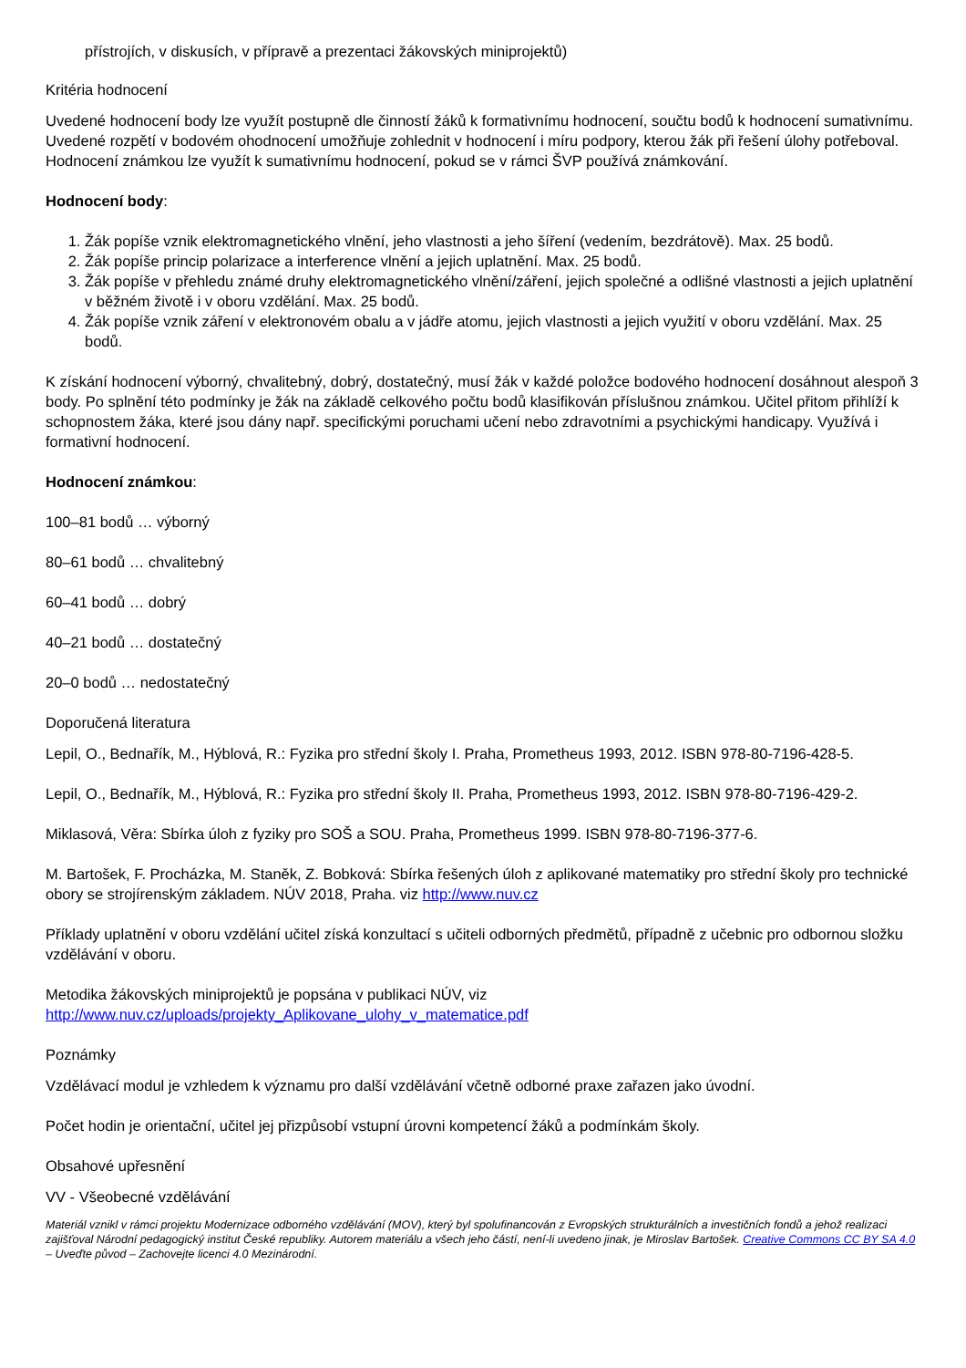přístrojích, v diskusích, v přípravě a prezentaci žákovských miniprojektů)
Kritéria hodnocení
Uvedené hodnocení body lze využít postupně dle činností žáků k formativnímu hodnocení, součtu bodů k hodnocení sumativnímu. Uvedené rozpětí v bodovém ohodnocení umožňuje zohlednit v hodnocení i míru podpory, kterou žák při řešení úlohy potřeboval. Hodnocení známkou lze využít k sumativnímu hodnocení, pokud se v rámci ŠVP používá známkování.
Hodnocení body:
1. Žák popíše vznik elektromagnetického vlnění, jeho vlastnosti a jeho šíření (vedením, bezdrátově). Max. 25 bodů.
2. Žák popíše princip polarizace a interference vlnění a jejich uplatnění. Max. 25 bodů.
3. Žák popíše v přehledu známé druhy elektromagnetického vlnění/záření, jejich společné a odlišné vlastnosti a jejich uplatnění v běžném životě i v oboru vzdělání. Max. 25 bodů.
4. Žák popíše vznik záření v elektronovém obalu a v jádře atomu, jejich vlastnosti a jejich využití v oboru vzdělání. Max. 25 bodů.
K získání hodnocení výborný, chvalitebný, dobrý, dostatečný, musí žák v každé položce bodového hodnocení dosáhnout alespoň 3 body. Po splnění této podmínky je žák na základě celkového počtu bodů klasifikován příslušnou známkou. Učitel přitom přihlíží k schopnostem žáka, které jsou dány např. specifickými poruchami učení nebo zdravotními a psychickými handicapy. Využívá i formativní hodnocení.
Hodnocení známkou:
100–81 bodů … výborný
80–61 bodů … chvalitebný
60–41 bodů … dobrý
40–21 bodů … dostatečný
20–0 bodů … nedostatečný
Doporučená literatura
Lepil, O., Bednařík, M., Hýblová, R.: Fyzika pro střední školy I. Praha, Prometheus 1993, 2012. ISBN 978-80-7196-428-5.
Lepil, O., Bednařík, M., Hýblová, R.: Fyzika pro střední školy II. Praha, Prometheus 1993, 2012. ISBN 978-80-7196-429-2.
Miklasová, Věra: Sbírka úloh z fyziky pro SOŠ a SOU. Praha, Prometheus 1999. ISBN 978-80-7196-377-6.
M. Bartošek, F. Procházka, M. Staněk, Z. Bobková: Sbírka řešených úloh z aplikované matematiky pro střední školy pro technické obory se strojírenským základem. NÚV 2018, Praha. viz http://www.nuv.cz
Příklady uplatnění v oboru vzdělání učitel získá konzultací s učiteli odborných předmětů, případně z učebnic pro odbornou složku vzdělávání v oboru.
Metodika žákovských miniprojektů je popsána v publikaci NÚV, viz http://www.nuv.cz/uploads/projekty_Aplikovane_ulohy_v_matematice.pdf
Poznámky
Vzdělávací modul je vzhledem k významu pro další vzdělávání včetně odborné praxe zařazen jako úvodní.
Počet hodin je orientační, učitel jej přizpůsobí vstupní úrovni kompetencí žáků a podmínkám školy.
Obsahové upřesnění
VV - Všeobecné vzdělávání
Materiál vznikl v rámci projektu Modernizace odborného vzdělávání (MOV), který byl spolufinancován z Evropských strukturálních a investičních fondů a jehož realizaci zajišťoval Národní pedagogický institut České republiky. Autorem materiálu a všech jeho částí, není-li uvedeno jinak, je Miroslav Bartošek. Creative Commons CC BY SA 4.0 – Uveďte původ – Zachovejte licenci 4.0 Mezinárodní.